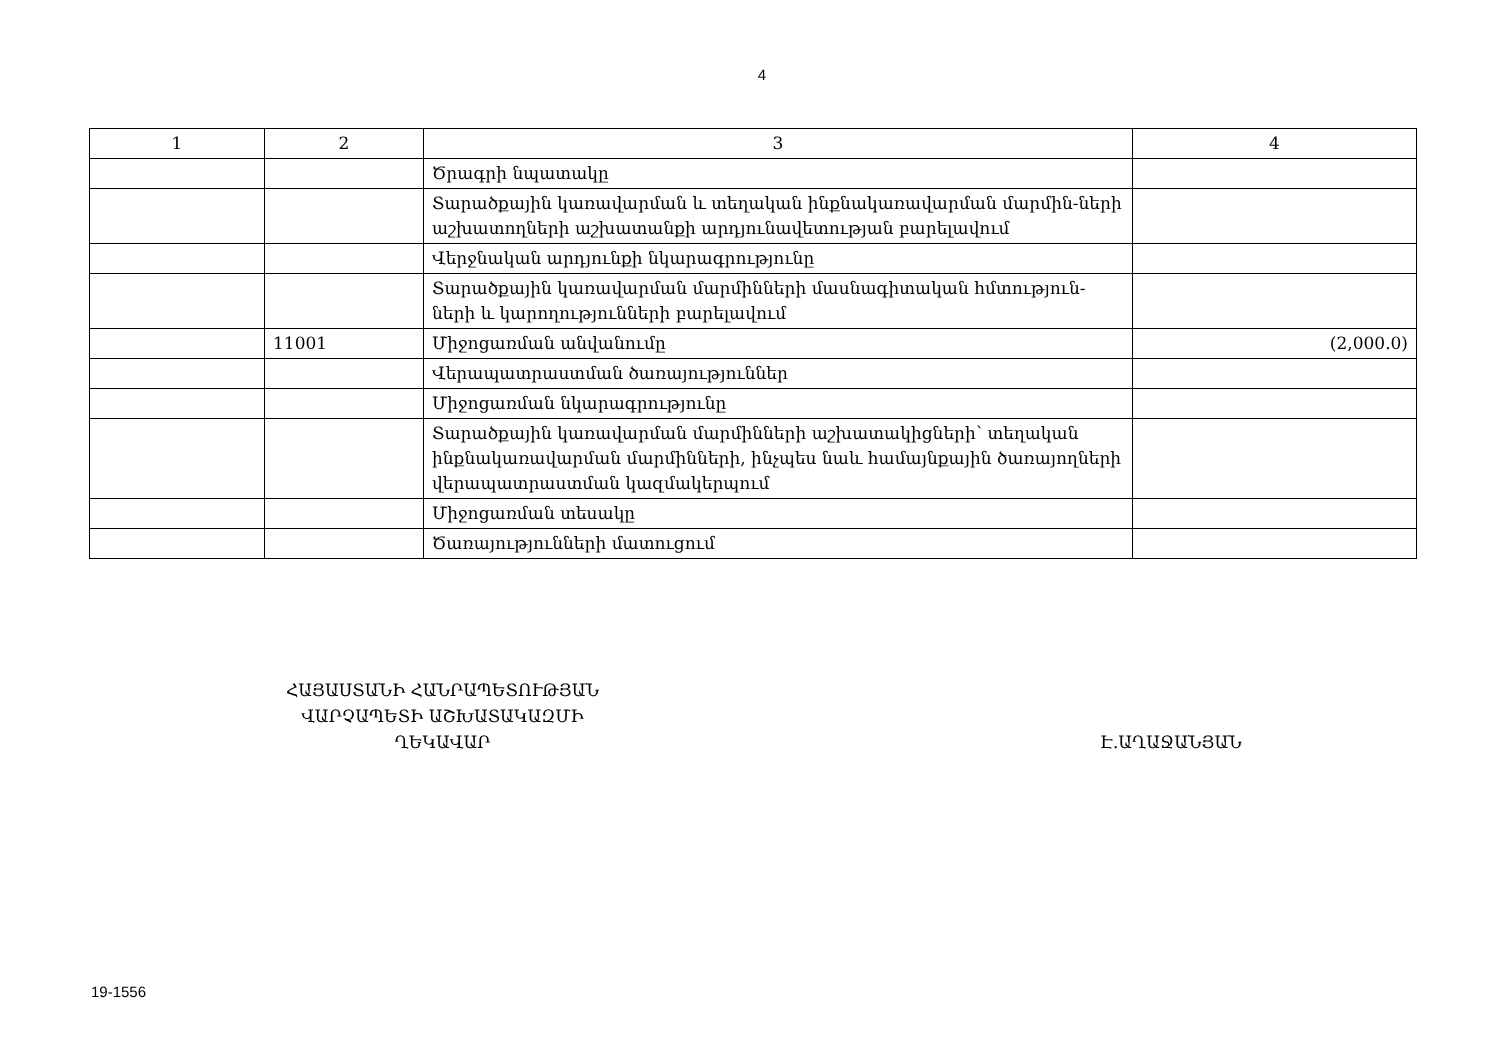4
| 1 | 2 | 3 | 4 |
| --- | --- | --- | --- |
| | | Ծրագրի նպատակը | |
| | | Տարածքային կառավարման և տեղական ինքնակառավարման մարմին-ների աշխատողների աշխատանքի արդյունավետության բարելավում | |
| | | Վերջնական արդյունքի նկարագրությունը | |
| | | Տարածքային կառավարման մարմինների մասնագիտական հմտություն-ների և կարողությունների բարելավում | |
| | 11001 | Միջոցառման անվանումը | (2,000.0) |
| | | Վերապատրաստման ծառայություններ | |
| | | Միջոցառման նկարագրությունը | |
| | | Տարածքային կառավարման մարմինների աշխատակիցների՝ տեղական ինքնակառավարման մարմինների, ինչպես նաև համայնքային ծառայողների վերապատրաստման կազմակերպում | |
| | | Միջոցառման տեսակը | |
| | | Ծառայությունների մատուցում | |
ՀԱՅԱՍՏԱՆԻ ՀԱՆՐԱՊԵՏՈՒԹՅԱՆ
ՎԱՐՉԱՊԵՏԻ ԱՇԽԱՏԱԿԱԶՄԻ
ՂԵԿԱՎԱՐ
Է.ԱՂԱՋԱՆՅԱՆ
19-1556